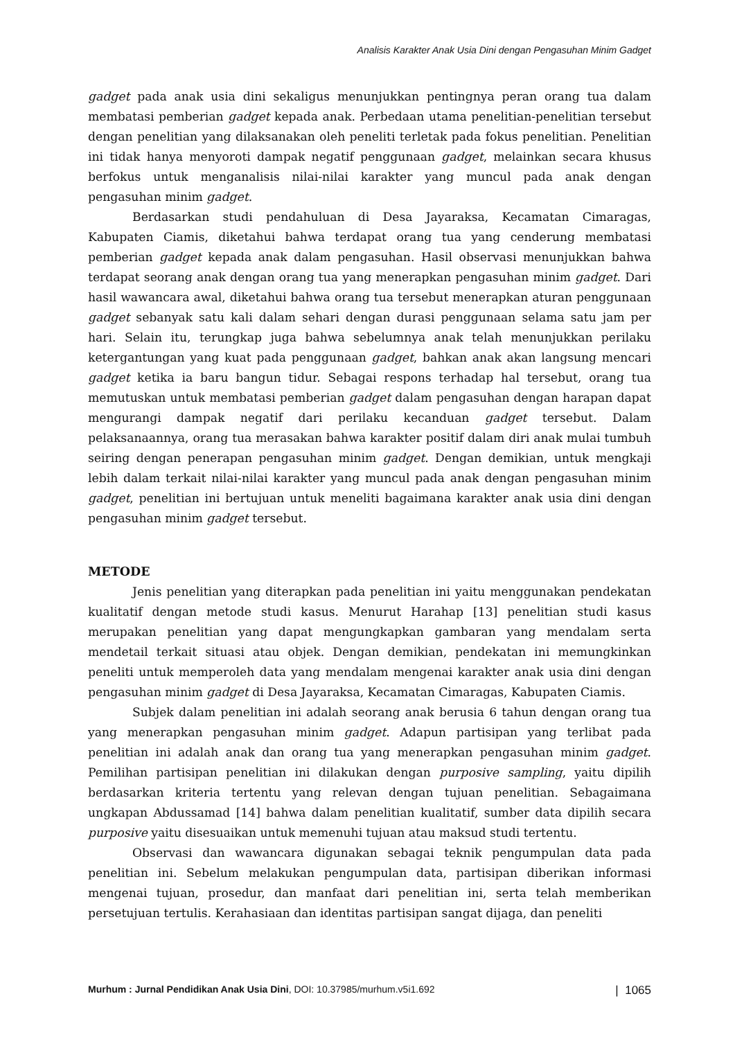Analisis Karakter Anak Usia Dini dengan Pengasuhan Minim Gadget
gadget pada anak usia dini sekaligus menunjukkan pentingnya peran orang tua dalam membatasi pemberian gadget kepada anak. Perbedaan utama penelitian-penelitian tersebut dengan penelitian yang dilaksanakan oleh peneliti terletak pada fokus penelitian. Penelitian ini tidak hanya menyoroti dampak negatif penggunaan gadget, melainkan secara khusus berfokus untuk menganalisis nilai-nilai karakter yang muncul pada anak dengan pengasuhan minim gadget.
Berdasarkan studi pendahuluan di Desa Jayaraksa, Kecamatan Cimaragas, Kabupaten Ciamis, diketahui bahwa terdapat orang tua yang cenderung membatasi pemberian gadget kepada anak dalam pengasuhan. Hasil observasi menunjukkan bahwa terdapat seorang anak dengan orang tua yang menerapkan pengasuhan minim gadget. Dari hasil wawancara awal, diketahui bahwa orang tua tersebut menerapkan aturan penggunaan gadget sebanyak satu kali dalam sehari dengan durasi penggunaan selama satu jam per hari. Selain itu, terungkap juga bahwa sebelumnya anak telah menunjukkan perilaku ketergantungan yang kuat pada penggunaan gadget, bahkan anak akan langsung mencari gadget ketika ia baru bangun tidur. Sebagai respons terhadap hal tersebut, orang tua memutuskan untuk membatasi pemberian gadget dalam pengasuhan dengan harapan dapat mengurangi dampak negatif dari perilaku kecanduan gadget tersebut. Dalam pelaksanaannya, orang tua merasakan bahwa karakter positif dalam diri anak mulai tumbuh seiring dengan penerapan pengasuhan minim gadget. Dengan demikian, untuk mengkaji lebih dalam terkait nilai-nilai karakter yang muncul pada anak dengan pengasuhan minim gadget, penelitian ini bertujuan untuk meneliti bagaimana karakter anak usia dini dengan pengasuhan minim gadget tersebut.
METODE
Jenis penelitian yang diterapkan pada penelitian ini yaitu menggunakan pendekatan kualitatif dengan metode studi kasus. Menurut Harahap [13] penelitian studi kasus merupakan penelitian yang dapat mengungkapkan gambaran yang mendalam serta mendetail terkait situasi atau objek. Dengan demikian, pendekatan ini memungkinkan peneliti untuk memperoleh data yang mendalam mengenai karakter anak usia dini dengan pengasuhan minim gadget di Desa Jayaraksa, Kecamatan Cimaragas, Kabupaten Ciamis.
Subjek dalam penelitian ini adalah seorang anak berusia 6 tahun dengan orang tua yang menerapkan pengasuhan minim gadget. Adapun partisipan yang terlibat pada penelitian ini adalah anak dan orang tua yang menerapkan pengasuhan minim gadget. Pemilihan partisipan penelitian ini dilakukan dengan purposive sampling, yaitu dipilih berdasarkan kriteria tertentu yang relevan dengan tujuan penelitian. Sebagaimana ungkapan Abdussamad [14] bahwa dalam penelitian kualitatif, sumber data dipilih secara purposive yaitu disesuaikan untuk memenuhi tujuan atau maksud studi tertentu.
Observasi dan wawancara digunakan sebagai teknik pengumpulan data pada penelitian ini. Sebelum melakukan pengumpulan data, partisipan diberikan informasi mengenai tujuan, prosedur, dan manfaat dari penelitian ini, serta telah memberikan persetujuan tertulis. Kerahasiaan dan identitas partisipan sangat dijaga, dan peneliti
Murhum : Jurnal Pendidikan Anak Usia Dini, DOI: 10.37985/murhum.v5i1.692 | 1065